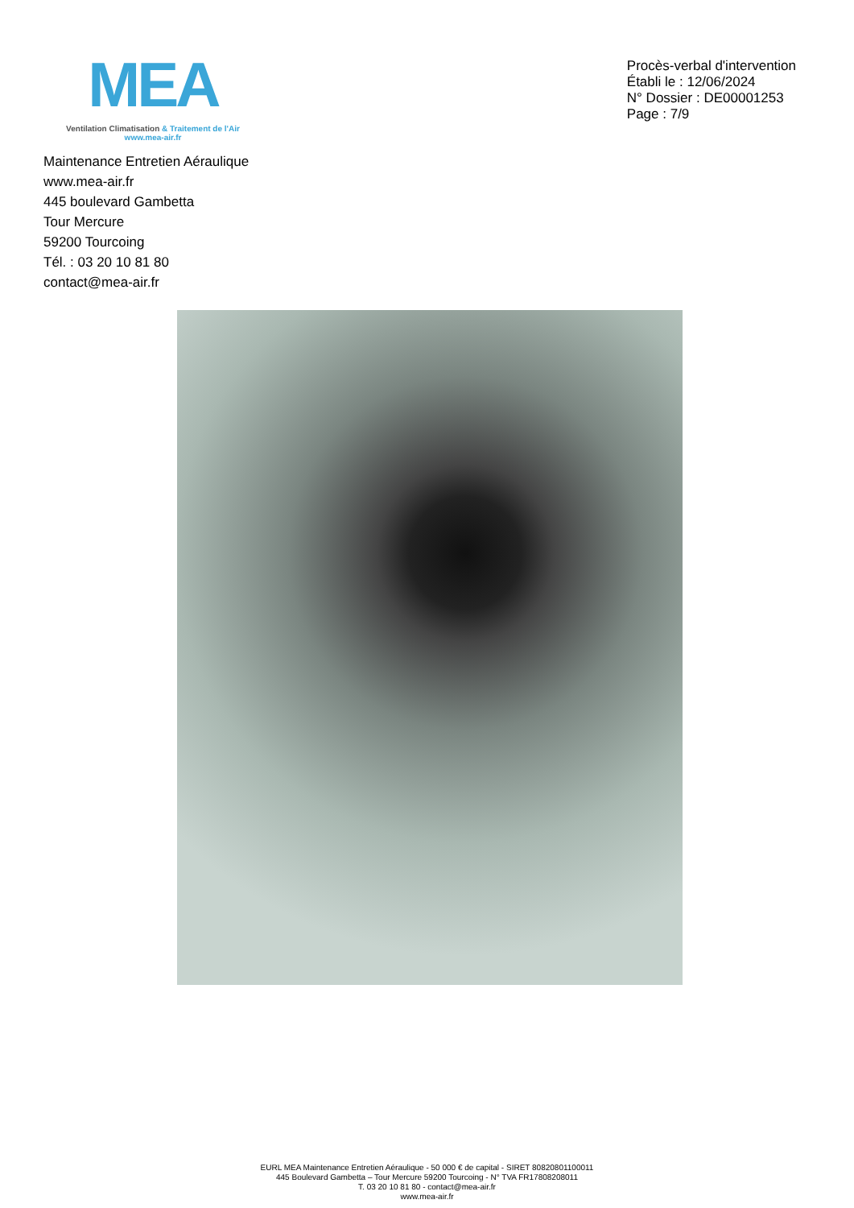MEA
Ventilation Climatisation & Traitement de l'Air
www.mea-air.fr
Procès-verbal d'intervention
Établi le : 12/06/2024
N° Dossier : DE00001253
Page : 7/9
Maintenance Entretien Aéraulique
www.mea-air.fr
445 boulevard Gambetta
Tour Mercure
59200 Tourcoing
Tél. : 03 20 10 81 80
contact@mea-air.fr
EURL MEA Maintenance Entretien Aéraulique - 50 000 € de capital - SIRET 80820801100011
445 Boulevard Gambetta – Tour Mercure 59200 Tourcoing - N° TVA FR17808208011
T. 03 20 10 81 80 - contact@mea-air.fr
www.mea-air.fr